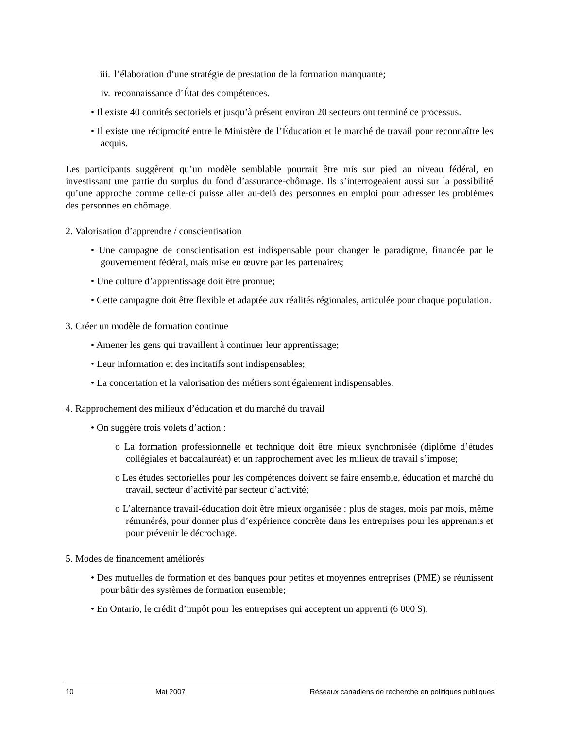iii. l’élaboration d’une stratégie de prestation de la formation manquante;
iv. reconnaissance d’État des compétences.
• Il existe 40 comités sectoriels et jusqu’à présent environ 20 secteurs ont terminé ce processus.
• Il existe une réciprocité entre le Ministère de l’Éducation et le marché de travail pour reconnaître les acquis.
Les participants suggèrent qu’un modèle semblable pourrait être mis sur pied au niveau fédéral, en investissant une partie du surplus du fond d’assurance-chômage. Ils s’interrogeaient aussi sur la possibilité qu’une approche comme celle-ci puisse aller au-delà des personnes en emploi pour adresser les problèmes des personnes en chômage.
2. Valorisation d’apprendre / conscientisation
• Une campagne de conscientisation est indispensable pour changer le paradigme, financée par le gouvernement fédéral, mais mise en œuvre par les partenaires;
• Une culture d’apprentissage doit être promue;
• Cette campagne doit être flexible et adaptée aux réalités régionales, articulée pour chaque population.
3. Créer un modèle de formation continue
• Amener les gens qui travaillent à continuer leur apprentissage;
• Leur information et des incitatifs sont indispensables;
• La concertation et la valorisation des métiers sont également indispensables.
4. Rapprochement des milieux d’éducation et du marché du travail
• On suggère trois volets d’action :
o La formation professionnelle et technique doit être mieux synchronisée (diplôme d’études collégiales et baccalauréat) et un rapprochement avec les milieux de travail s’impose;
o Les études sectorielles pour les compétences doivent se faire ensemble, éducation et marché du travail, secteur d’activité par secteur d’activité;
o L’alternance travail-éducation doit être mieux organisée : plus de stages, mois par mois, même rémunérés, pour donner plus d’expérience concrète dans les entreprises pour les apprenants et pour prévenir le décrochage.
5. Modes de financement améliorés
• Des mutuelles de formation et des banques pour petites et moyennes entreprises (PME) se réunissent pour bâtir des systèmes de formation ensemble;
• En Ontario, le crédit d’impôt pour les entreprises qui acceptent un apprenti (6 000 $).
10 Mai 2007 Réseaux canadiens de recherche en politiques publiques